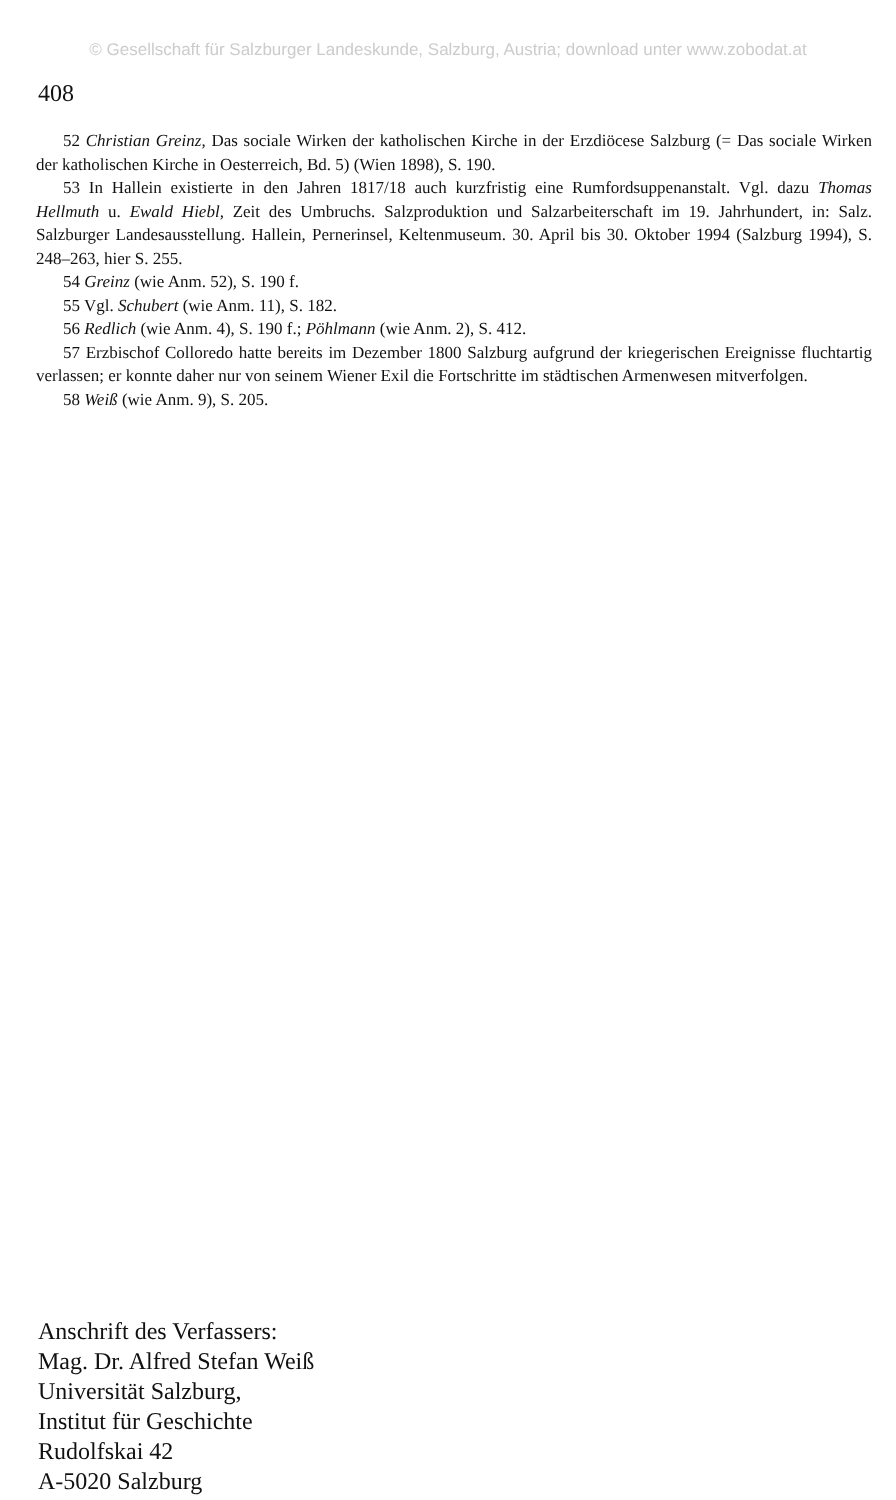© Gesellschaft für Salzburger Landeskunde, Salzburg, Austria; download unter www.zobodat.at
408
52 Christian Greinz, Das sociale Wirken der katholischen Kirche in der Erzdiöcese Salzburg (= Das sociale Wirken der katholischen Kirche in Oesterreich, Bd. 5) (Wien 1898), S. 190.
53 In Hallein existierte in den Jahren 1817/18 auch kurzfristig eine Rumfordsuppenanstalt. Vgl. dazu Thomas Hellmuth u. Ewald Hiebl, Zeit des Umbruchs. Salzproduktion und Salzarbeiterschaft im 19. Jahrhundert, in: Salz. Salzburger Landesausstellung. Hallein, Pernerinsel, Keltenmuseum. 30. April bis 30. Oktober 1994 (Salzburg 1994), S. 248–263, hier S. 255.
54 Greinz (wie Anm. 52), S. 190 f.
55 Vgl. Schubert (wie Anm. 11), S. 182.
56 Redlich (wie Anm. 4), S. 190 f.; Pöhlmann (wie Anm. 2), S. 412.
57 Erzbischof Colloredo hatte bereits im Dezember 1800 Salzburg aufgrund der kriegerischen Ereignisse fluchtartig verlassen; er konnte daher nur von seinem Wiener Exil die Fortschritte im städtischen Armenwesen mitverfolgen.
58 Weiß (wie Anm. 9), S. 205.
Anschrift des Verfassers:
Mag. Dr. Alfred Stefan Weiß
Universität Salzburg,
Institut für Geschichte
Rudolfskai 42
A-5020 Salzburg